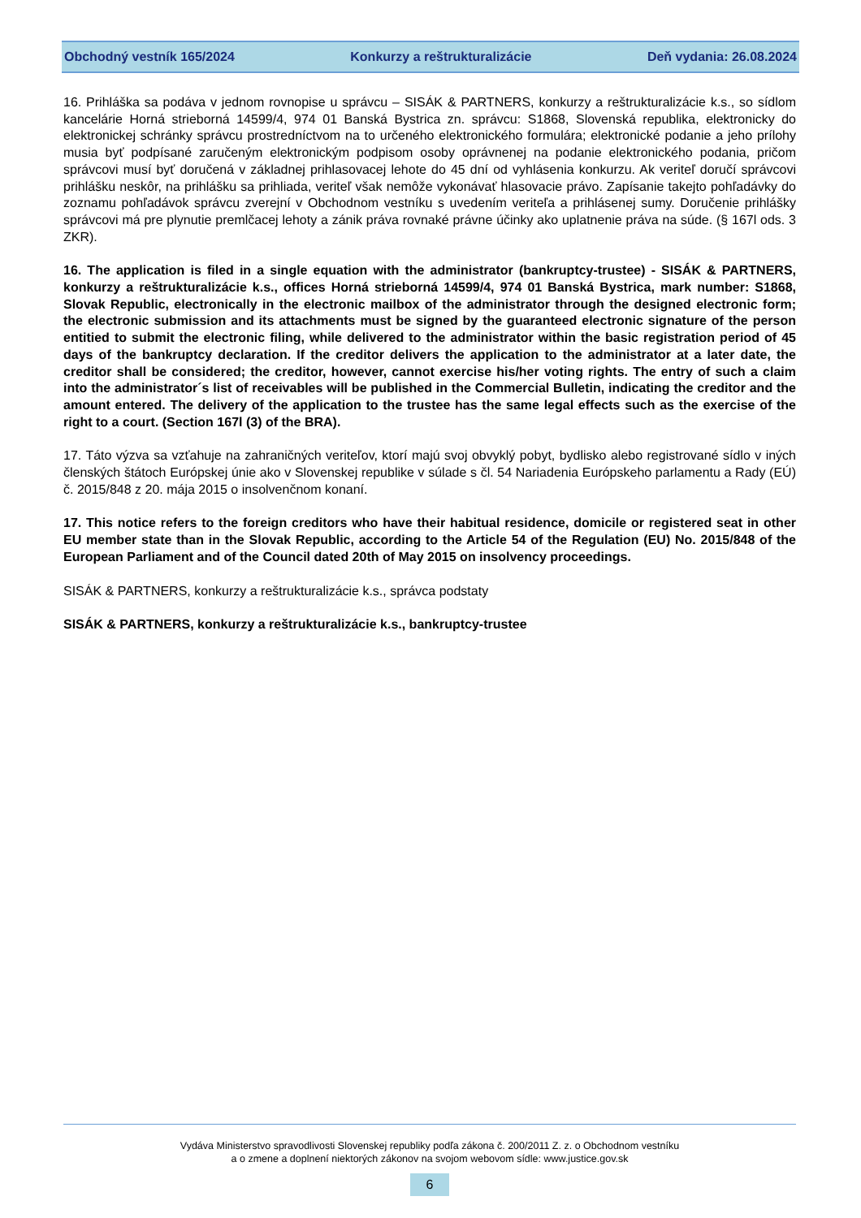Obchodný vestník 165/2024 Konkurzy a reštrukturalizácie Deň vydania: 26.08.2024
16. Prihláška sa podáva v jednom rovnopise u správcu – SISÁK & PARTNERS, konkurzy a reštrukturalizácie k.s., so sídlom kancelárie Horná strieborná 14599/4, 974 01 Banská Bystrica zn. správcu: S1868, Slovenská republika, elektronicky do elektronickej schránky správcu prostredníctvom na to určeného elektronického formulára; elektronické podanie a jeho prílohy musia byť podpísané zaručeným elektronickým podpisom osoby oprávnenej na podanie elektronického podania, pričom správcovi musí byť doručená v základnej prihlasovacej lehote do 45 dní od vyhlásenia konkurzu. Ak veriteľ doručí správcovi prihlášku neskôr, na prihlášku sa prihliada, veriteľ však nemôže vykonávať hlasovacie právo. Zapísanie takejto pohľadávky do zoznamu pohľadávok správcu zverejní v Obchodnom vestníku s uvedením veriteľa a prihlásenej sumy. Doručenie prihlášky správcovi má pre plynutie premlčacej lehoty a zánik práva rovnaké právne účinky ako uplatnenie práva na súde. (§ 167l ods. 3 ZKR).
16. The application is filed in a single equation with the administrator (bankruptcy-trustee) - SISÁK & PARTNERS, konkurzy a reštrukturalizácie k.s., offices Horná strieborná 14599/4, 974 01 Banská Bystrica, mark number: S1868, Slovak Republic, electronically in the electronic mailbox of the administrator through the designed electronic form; the electronic submission and its attachments must be signed by the guaranteed electronic signature of the person entitied to submit the electronic filing, while delivered to the administrator within the basic registration period of 45 days of the bankruptcy declaration. If the creditor delivers the application to the administrator at a later date, the creditor shall be considered; the creditor, however, cannot exercise his/her voting rights. The entry of such a claim into the administrator´s list of receivables will be published in the Commercial Bulletin, indicating the creditor and the amount entered. The delivery of the application to the trustee has the same legal effects such as the exercise of the right to a court. (Section 167l (3) of the BRA).
17. Táto výzva sa vzťahuje na zahraničných veriteľov, ktorí majú svoj obvyklý pobyt, bydlisko alebo registrované sídlo v iných členských štátoch Európskej únie ako v Slovenskej republike v súlade s čl. 54 Nariadenia Európskeho parlamentu a Rady (EÚ) č. 2015/848 z 20. mája 2015 o insolvenčnom konaní.
17. This notice refers to the foreign creditors who have their habitual residence, domicile or registered seat in other EU member state than in the Slovak Republic, according to the Article 54 of the Regulation (EU) No. 2015/848 of the European Parliament and of the Council dated 20th of May 2015 on insolvency proceedings.
SISÁK & PARTNERS, konkurzy a reštrukturalizácie k.s., správca podstaty
SISÁK & PARTNERS, konkurzy a reštrukturalizácie k.s., bankruptcy-trustee
Vydáva Ministerstvo spravodlivosti Slovenskej republiky podľa zákona č. 200/2011 Z. z. o Obchodnom vestníku
a o zmene a doplnení niektorých zákonov na svojom webovom sídle: www.justice.gov.sk
6